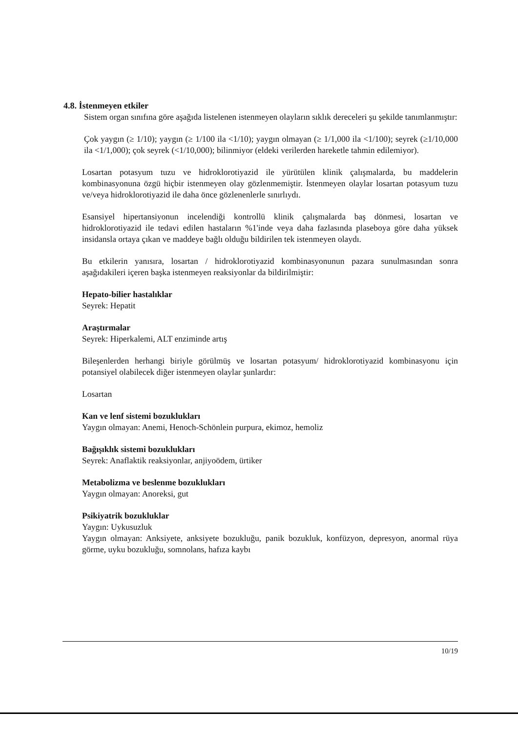4.8. İstenmeyen etkiler
Sistem organ sınıfına göre aşağıda listelenen istenmeyen olayların sıklık dereceleri şu şekilde tanımlanmıştır:
Çok yaygın (≥ 1/10); yaygın (≥ 1/100 ila <1/10); yaygın olmayan (≥ 1/1,000 ila <1/100); seyrek (≥1/10,000 ila <1/1,000); çok seyrek (<1/10,000); bilinmiyor (eldeki verilerden hareketle tahmin edilemiyor).
Losartan potasyum tuzu ve hidroklorotiyazid ile yürütülen klinik çalışmalarda, bu maddelerin kombinasyonuna özgü hiçbir istenmeyen olay gözlenmemiştir. İstenmeyen olaylar losartan potasyum tuzu ve/veya hidroklorotiyazid ile daha önce gözlenenlerle sınırlıydı.
Esansiyel hipertansiyonun incelendiği kontrollü klinik çalışmalarda baş dönmesi, losartan ve hidroklorotiyazid ile tedavi edilen hastaların %1'inde veya daha fazlasında plaseboya göre daha yüksek insidansla ortaya çıkan ve maddeye bağlı olduğu bildirilen tek istenmeyen olaydı.
Bu etkilerin yanısıra, losartan / hidroklorotiyazid kombinasyonunun pazara sunulmasından sonra aşağıdakileri içeren başka istenmeyen reaksiyonlar da bildirilmiştir:
Hepato-bilier hastalıklar
Seyrek: Hepatit
Araştırmalar
Seyrek: Hiperkalemi, ALT enziminde artış
Bileşenlerden herhangi biriyle görülmüş ve losartan potasyum/ hidroklorotiyazid kombinasyonu için potansiyel olabilecek diğer istenmeyen olaylar şunlardır:
Losartan
Kan ve lenf sistemi bozuklukları
Yaygın olmayan: Anemi, Henoch-Schönlein purpura, ekimoz, hemoliz
Bağışıklık sistemi bozuklukları
Seyrek: Anaflaktik reaksiyonlar, anjiyoödem, ürtiker
Metabolizma ve beslenme bozuklukları
Yaygın olmayan: Anoreksi, gut
Psikiyatrik bozukluklar
Yaygın: Uykusuzluk
Yaygın olmayan: Anksiyete, anksiyete bozukluğu, panik bozukluk, konfüzyon, depresyon, anormal rüya görme, uyku bozukluğu, somnolans, hafıza kaybı
10/19